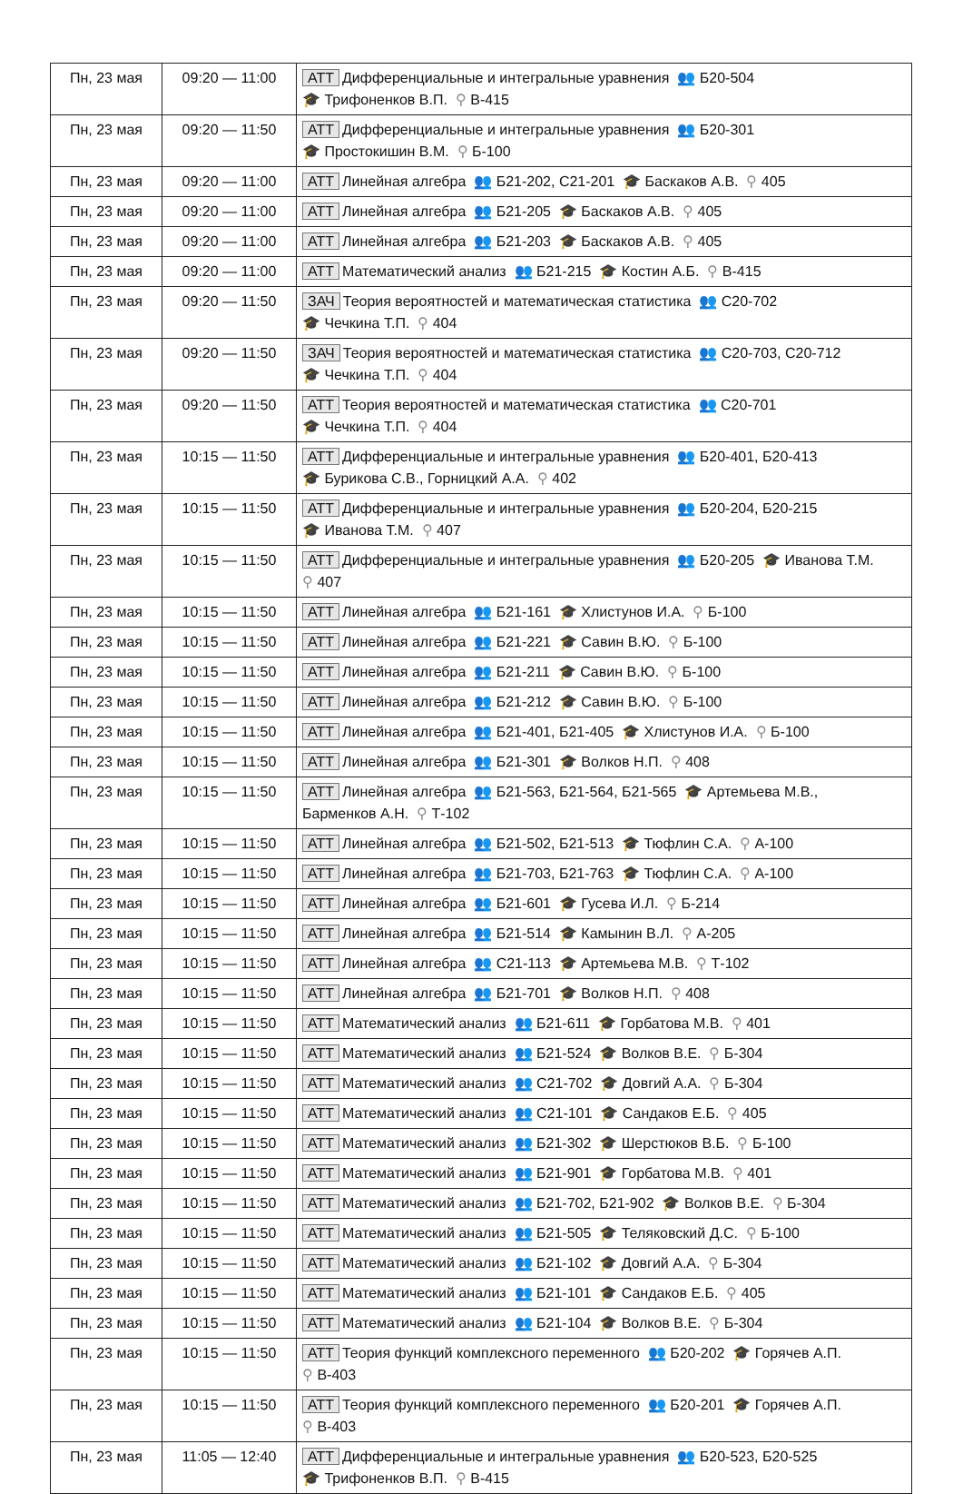| Пн, 23 мая | 09:20 — 11:00 | АТТ Дифференциальные и интегральные уравнения 👥 Б20-504 🎓 Трифоненков В.П. ⚲ В-415 |
| Пн, 23 мая | 09:20 — 11:50 | АТТ Дифференциальные и интегральные уравнения 👥 Б20-301 🎓 Простокишин В.М. ⚲ Б-100 |
| Пн, 23 мая | 09:20 — 11:00 | АТТ Линейная алгебра 👥 Б21-202, С21-201 🎓 Баскаков А.В. ⚲ 405 |
| Пн, 23 мая | 09:20 — 11:00 | АТТ Линейная алгебра 👥 Б21-205 🎓 Баскаков А.В. ⚲ 405 |
| Пн, 23 мая | 09:20 — 11:00 | АТТ Линейная алгебра 👥 Б21-203 🎓 Баскаков А.В. ⚲ 405 |
| Пн, 23 мая | 09:20 — 11:00 | АТТ Математический анализ 👥 Б21-215 🎓 Костин А.Б. ⚲ В-415 |
| Пн, 23 мая | 09:20 — 11:50 | ЗАЧ Теория вероятностей и математическая статистика 👥 С20-702 🎓 Чечкина Т.П. ⚲ 404 |
| Пн, 23 мая | 09:20 — 11:50 | ЗАЧ Теория вероятностей и математическая статистика 👥 С20-703, С20-712 🎓 Чечкина Т.П. ⚲ 404 |
| Пн, 23 мая | 09:20 — 11:50 | АТТ Теория вероятностей и математическая статистика 👥 С20-701 🎓 Чечкина Т.П. ⚲ 404 |
| Пн, 23 мая | 10:15 — 11:50 | АТТ Дифференциальные и интегральные уравнения 👥 Б20-401, Б20-413 🎓 Бурикова С.В., Горницкий А.А. ⚲ 402 |
| Пн, 23 мая | 10:15 — 11:50 | АТТ Дифференциальные и интегральные уравнения 👥 Б20-204, Б20-215 🎓 Иванова Т.М. ⚲ 407 |
| Пн, 23 мая | 10:15 — 11:50 | АТТ Дифференциальные и интегральные уравнения 👥 Б20-205 🎓 Иванова Т.М. ⚲ 407 |
| Пн, 23 мая | 10:15 — 11:50 | АТТ Линейная алгебра 👥 Б21-161 🎓 Хлистунов И.А. ⚲ Б-100 |
| Пн, 23 мая | 10:15 — 11:50 | АТТ Линейная алгебра 👥 Б21-221 🎓 Савин В.Ю. ⚲ Б-100 |
| Пн, 23 мая | 10:15 — 11:50 | АТТ Линейная алгебра 👥 Б21-211 🎓 Савин В.Ю. ⚲ Б-100 |
| Пн, 23 мая | 10:15 — 11:50 | АТТ Линейная алгебра 👥 Б21-212 🎓 Савин В.Ю. ⚲ Б-100 |
| Пн, 23 мая | 10:15 — 11:50 | АТТ Линейная алгебра 👥 Б21-401, Б21-405 🎓 Хлистунов И.А. ⚲ Б-100 |
| Пн, 23 мая | 10:15 — 11:50 | АТТ Линейная алгебра 👥 Б21-301 🎓 Волков Н.П. ⚲ 408 |
| Пн, 23 мая | 10:15 — 11:50 | АТТ Линейная алгебра 👥 Б21-563, Б21-564, Б21-565 🎓 Артемьева М.В., Барменков А.Н. ⚲ Т-102 |
| Пн, 23 мая | 10:15 — 11:50 | АТТ Линейная алгебра 👥 Б21-502, Б21-513 🎓 Тюфлин С.А. ⚲ А-100 |
| Пн, 23 мая | 10:15 — 11:50 | АТТ Линейная алгебра 👥 Б21-703, Б21-763 🎓 Тюфлин С.А. ⚲ А-100 |
| Пн, 23 мая | 10:15 — 11:50 | АТТ Линейная алгебра 👥 Б21-601 🎓 Гусева И.Л. ⚲ Б-214 |
| Пн, 23 мая | 10:15 — 11:50 | АТТ Линейная алгебра 👥 Б21-514 🎓 Камынин В.Л. ⚲ А-205 |
| Пн, 23 мая | 10:15 — 11:50 | АТТ Линейная алгебра 👥 С21-113 🎓 Артемьева М.В. ⚲ Т-102 |
| Пн, 23 мая | 10:15 — 11:50 | АТТ Линейная алгебра 👥 Б21-701 🎓 Волков Н.П. ⚲ 408 |
| Пн, 23 мая | 10:15 — 11:50 | АТТ Математический анализ 👥 Б21-611 🎓 Горбатова М.В. ⚲ 401 |
| Пн, 23 мая | 10:15 — 11:50 | АТТ Математический анализ 👥 Б21-524 🎓 Волков В.Е. ⚲ Б-304 |
| Пн, 23 мая | 10:15 — 11:50 | АТТ Математический анализ 👥 С21-702 🎓 Довгий А.А. ⚲ Б-304 |
| Пн, 23 мая | 10:15 — 11:50 | АТТ Математический анализ 👥 С21-101 🎓 Сандаков Е.Б. ⚲ 405 |
| Пн, 23 мая | 10:15 — 11:50 | АТТ Математический анализ 👥 Б21-302 🎓 Шерстюков В.Б. ⚲ Б-100 |
| Пн, 23 мая | 10:15 — 11:50 | АТТ Математический анализ 👥 Б21-901 🎓 Горбатова М.В. ⚲ 401 |
| Пн, 23 мая | 10:15 — 11:50 | АТТ Математический анализ 👥 Б21-702, Б21-902 🎓 Волков В.Е. ⚲ Б-304 |
| Пн, 23 мая | 10:15 — 11:50 | АТТ Математический анализ 👥 Б21-505 🎓 Теляковский Д.С. ⚲ Б-100 |
| Пн, 23 мая | 10:15 — 11:50 | АТТ Математический анализ 👥 Б21-102 🎓 Довгий А.А. ⚲ Б-304 |
| Пн, 23 мая | 10:15 — 11:50 | АТТ Математический анализ 👥 Б21-101 🎓 Сандаков Е.Б. ⚲ 405 |
| Пн, 23 мая | 10:15 — 11:50 | АТТ Математический анализ 👥 Б21-104 🎓 Волков В.Е. ⚲ Б-304 |
| Пн, 23 мая | 10:15 — 11:50 | АТТ Теория функций комплексного переменного 👥 Б20-202 🎓 Горячев А.П. ⚲ В-403 |
| Пн, 23 мая | 10:15 — 11:50 | АТТ Теория функций комплексного переменного 👥 Б20-201 🎓 Горячев А.П. ⚲ В-403 |
| Пн, 23 мая | 11:05 — 12:40 | АТТ Дифференциальные и интегральные уравнения 👥 Б20-523, Б20-525 🎓 Трифоненков В.П. ⚲ В-415 |